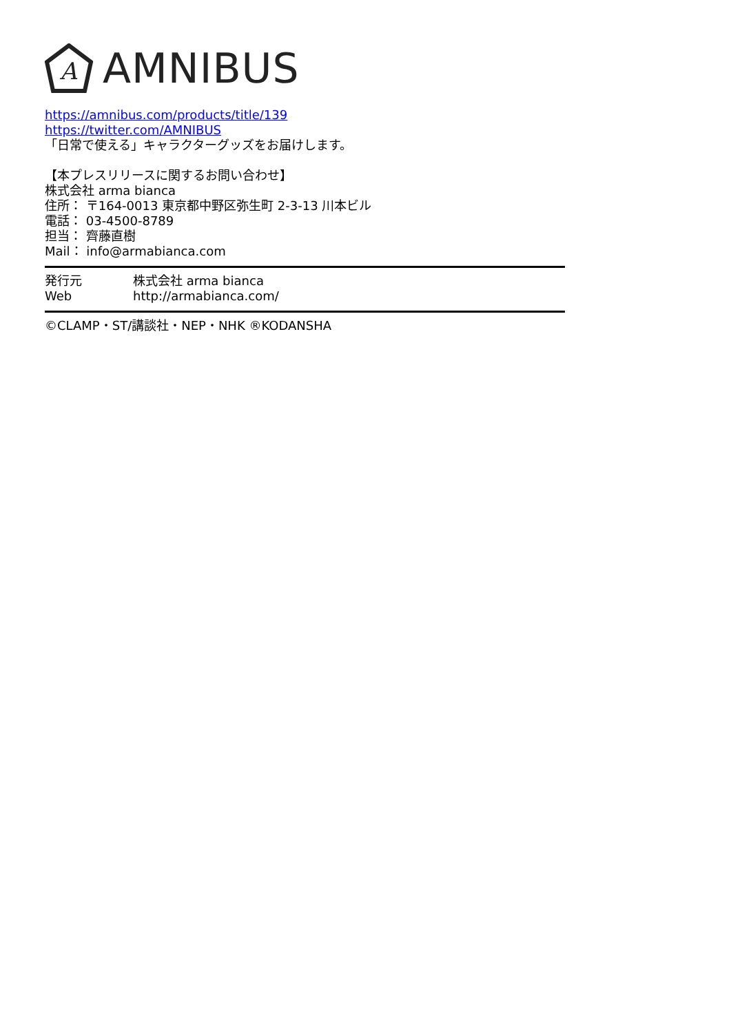A
AMNIBUS
https://amnibus.com/products/title/139
https://twitter.com/AMNIBUS
「日常で使える」キャラクターグッズをお届けします。
【本プレスリリースに関するお問い合わせ】
株式会社 arma bianca
住所： 〒164-0013 東京都中野区弥生町 2-3-13 川本ビル
電話： 03-4500-8789
担当： 齊藤直樹
Mail： info@armabianca.com
発行元 株式会社 arma bianca
Web http://armabianca.com/
©CLAMP・ST/講談社・NEP・NHK ®KODANSHA